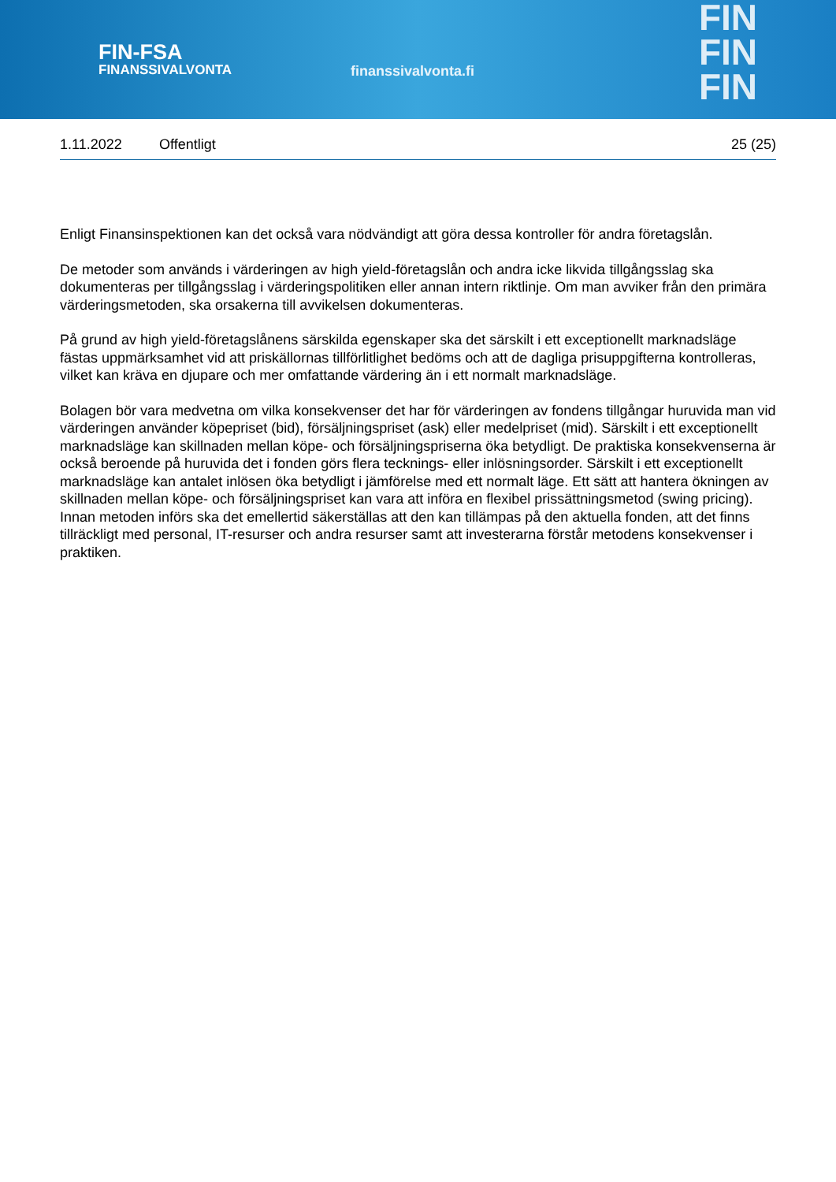FIN-FSA
FINANSSIVALVONTA
finanssivalvonta.fi
FIN
FIN
FIN
1.11.2022 Offentligt 25 (25)
Enligt Finansinspektionen kan det också vara nödvändigt att göra dessa kontroller för andra företagslån.
De metoder som används i värderingen av high yield-företagslån och andra icke likvida tillgångsslag ska dokumenteras per tillgångsslag i värderingspolitiken eller annan intern riktlinje. Om man avviker från den primära värderingsmetoden, ska orsakerna till avvikelsen dokumenteras.
På grund av high yield-företagslånens särskilda egenskaper ska det särskilt i ett exceptionellt marknadsläge fästas uppmärksamhet vid att priskällornas tillförlitlighet bedöms och att de dagliga prisuppgifterna kontrolleras, vilket kan kräva en djupare och mer omfattande värdering än i ett normalt marknadsläge.
Bolagen bör vara medvetna om vilka konsekvenser det har för värderingen av fondens tillgångar huruvida man vid värderingen använder köpepriset (bid), försäljningspriset (ask) eller medelpriset (mid). Särskilt i ett exceptionellt marknadsläge kan skillnaden mellan köpe- och försäljningspriserna öka betydligt. De praktiska konsekvenserna är också beroende på huruvida det i fonden görs flera tecknings- eller inlösningsorder. Särskilt i ett exceptionellt marknadsläge kan antalet inlösen öka betydligt i jämförelse med ett normalt läge. Ett sätt att hantera ökningen av skillnaden mellan köpe- och försäljningspriset kan vara att införa en flexibel prissättningsmetod (swing pricing). Innan metoden införs ska det emellertid säkerställas att den kan tillämpas på den aktuella fonden, att det finns tillräckligt med personal, IT-resurser och andra resurser samt att investerarna förstår metodens konsekvenser i praktiken.